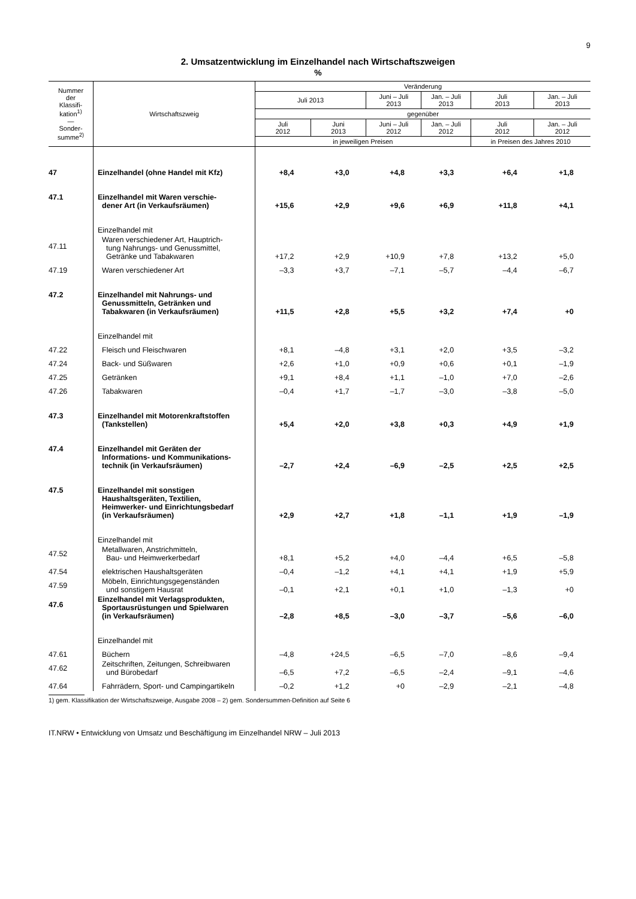9
2. Umsatzentwicklung im Einzelhandel nach Wirtschaftszweigen
%
| Nummer der Klassifi- kation<sup>1)</sup> — Sonder- summe<sup>2)</sup> | Wirtschaftszweig | Veränderung | | | | | |
| --- | --- | --- | --- | --- | --- | --- | --- |
| | | Juli 2013 | | Juni – Juli 2013 | Jan. – Juli 2013 | Juli 2013 | Jan. – Juli 2013 |
| | | gegenüber | | | | | |
| | | Juli 2012 | Juni 2013 | Juni – Juli 2012 | Jan. – Juli 2012 | Juli 2012 | Jan. – Juli 2012 |
| | | in jeweiligen Preisen | | | | in Preisen des Jahres 2010 | |
| 47 | Einzelhandel (ohne Handel mit Kfz) | +8,4 | +3,0 | +4,8 | +3,3 | +6,4 | +1,8 |
| 47.1 | Einzelhandel mit Waren verschie- dener Art (in Verkaufsräumen) | +15,6 | +2,9 | +9,6 | +6,9 | +11,8 | +4,1 |
| | Einzelhandel mit | | | | | | |
| 47.11 | Waren verschiedener Art, Hauptrich- tung Nahrungs- und Genussmittel, Getränke und Tabakwaren | +17,2 | +2,9 | +10,9 | +7,8 | +13,2 | +5,0 |
| 47.19 | Waren verschiedener Art | –3,3 | +3,7 | –7,1 | –5,7 | –4,4 | –6,7 |
| 47.2 | Einzelhandel mit Nahrungs- und Genussmitteln, Getränken und Tabakwaren (in Verkaufsräumen) | +11,5 | +2,8 | +5,5 | +3,2 | +7,4 | +0 |
| | Einzelhandel mit | | | | | | |
| 47.22 | Fleisch und Fleischwaren | +8,1 | –4,8 | +3,1 | +2,0 | +3,5 | –3,2 |
| 47.24 | Back- und Süßwaren | +2,6 | +1,0 | +0,9 | +0,6 | +0,1 | –1,9 |
| 47.25 | Getränken | +9,1 | +8,4 | +1,1 | –1,0 | +7,0 | –2,6 |
| 47.26 | Tabakwaren | –0,4 | +1,7 | –1,7 | –3,0 | –3,8 | –5,0 |
| 47.3 | Einzelhandel mit Motorenkraftstoffen (Tankstellen) | +5,4 | +2,0 | +3,8 | +0,3 | +4,9 | +1,9 |
| 47.4 | Einzelhandel mit Geräten der Informations- und Kommunikations- technik (in Verkaufsräumen) | –2,7 | +2,4 | –6,9 | –2,5 | +2,5 | +2,5 |
| 47.5 | Einzelhandel mit sonstigen Haushaltsgeräten, Textilien, Heimwerker- und Einrichtungsbedarf (in Verkaufsräumen) | +2,9 | +2,7 | +1,8 | –1,1 | +1,9 | –1,9 |
| | Einzelhandel mit | | | | | | |
| 47.52 | Metallwaren, Anstrichmitteln, Bau- und Heimwerkerbedarf | +8,1 | +5,2 | +4,0 | –4,4 | +6,5 | –5,8 |
| 47.54 | elektrischen Haushaltsgeräten | –0,4 | –1,2 | +4,1 | +4,1 | +1,9 | +5,9 |
| 47.59 | Möbeln, Einrichtungsgegenständen und sonstigem Hausrat | –0,1 | +2,1 | +0,1 | +1,0 | –1,3 | +0 |
| 47.6 | Einzelhandel mit Verlagsprodukten, Sportausrüstungen und Spielwaren (in Verkaufsräumen) | –2,8 | +8,5 | –3,0 | –3,7 | –5,6 | –6,0 |
| | Einzelhandel mit | | | | | | |
| 47.61 | Büchern | –4,8 | +24,5 | –6,5 | –7,0 | –8,6 | –9,4 |
| 47.62 | Zeitschriften, Zeitungen, Schreibwaren und Bürobedarf | –6,5 | +7,2 | –6,5 | –2,4 | –9,1 | –4,6 |
| 47.64 | Fahrrädern, Sport- und Campingartikeln | –0,2 | +1,2 | +0 | –2,9 | –2,1 | –4,8 |
1) gem. Klassifikation der Wirtschaftszweige, Ausgabe 2008 – 2) gem. Sondersummen-Definition auf Seite 6
IT.NRW • Entwicklung von Umsatz und Beschäftigung im Einzelhandel NRW – Juli 2013